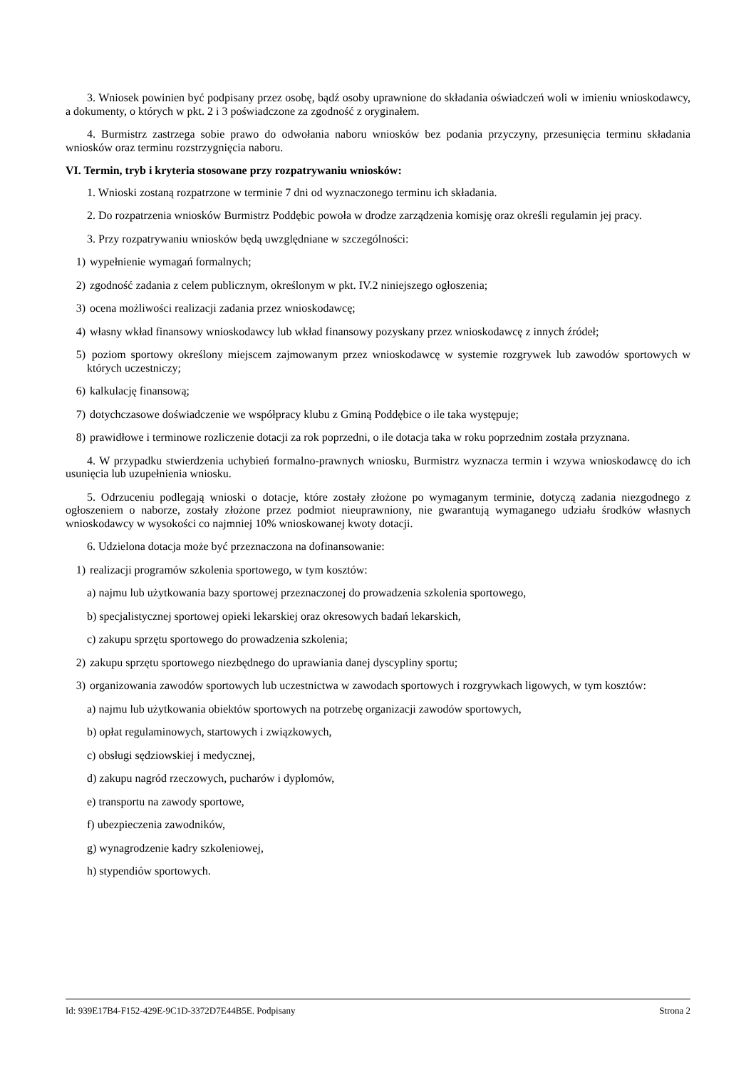3. Wniosek powinien być podpisany przez osobę, bądź osoby uprawnione do składania oświadczeń woli w imieniu wnioskodawcy, a dokumenty, o których w pkt. 2 i 3 poświadczone za zgodność z oryginałem.
4. Burmistrz zastrzega sobie prawo do odwołania naboru wniosków bez podania przyczyny, przesunięcia terminu składania wniosków oraz terminu rozstrzygnięcia naboru.
VI. Termin, tryb i kryteria stosowane przy rozpatrywaniu wniosków:
1. Wnioski zostaną rozpatrzone w terminie 7 dni od wyznaczonego terminu ich składania.
2. Do rozpatrzenia wniosków Burmistrz Poddębic powoła w drodze zarządzenia komisję oraz określi regulamin jej pracy.
3. Przy rozpatrywaniu wniosków będą uwzględniane w szczególności:
1) wypełnienie wymagań formalnych;
2) zgodność zadania z celem publicznym, określonym w pkt. IV.2 niniejszego ogłoszenia;
3) ocena możliwości realizacji zadania przez wnioskodawcę;
4) własny wkład finansowy wnioskodawcy lub wkład finansowy pozyskany przez wnioskodawcę z innych źródeł;
5) poziom sportowy określony miejscem zajmowanym przez wnioskodawcę w systemie rozgrywek lub zawodów sportowych w których uczestniczy;
6) kalkulację finansową;
7) dotychczasowe doświadczenie we współpracy klubu z Gminą Poddębice o ile taka występuje;
8) prawidłowe i terminowe rozliczenie dotacji za rok poprzedni, o ile dotacja taka w roku poprzednim została przyznana.
4. W przypadku stwierdzenia uchybień formalno-prawnych wniosku, Burmistrz wyznacza termin i wzywa wnioskodawcę do ich usunięcia lub uzupełnienia wniosku.
5. Odrzuceniu podlegają wnioski o dotacje, które zostały złożone po wymaganym terminie, dotyczą zadania niezgodnego z ogłoszeniem o naborze, zostały złożone przez podmiot nieuprawniony, nie gwarantują wymaganego udziału środków własnych wnioskodawcy w wysokości co najmniej 10% wnioskowanej kwoty dotacji.
6. Udzielona dotacja może być przeznaczona na dofinansowanie:
1) realizacji programów szkolenia sportowego, w tym kosztów:
a) najmu lub użytkowania bazy sportowej przeznaczonej do prowadzenia szkolenia sportowego,
b) specjalistycznej sportowej opieki lekarskiej oraz okresowych badań lekarskich,
c) zakupu sprzętu sportowego do prowadzenia szkolenia;
2) zakupu sprzętu sportowego niezbędnego do uprawiania danej dyscypliny sportu;
3) organizowania zawodów sportowych lub uczestnictwa w zawodach sportowych i rozgrywkach ligowych, w tym kosztów:
a) najmu lub użytkowania obiektów sportowych na potrzebę organizacji zawodów sportowych,
b) opłat regulaminowych, startowych i związkowych,
c) obsługi sędziowskiej i medycznej,
d) zakupu nagród rzeczowych, pucharów i dyplomów,
e) transportu na zawody sportowe,
f) ubezpieczenia zawodników,
g) wynagrodzenie kadry szkoleniowej,
h) stypendiów sportowych.
Id: 939E17B4-F152-429E-9C1D-3372D7E44B5E. Podpisany Strona 2